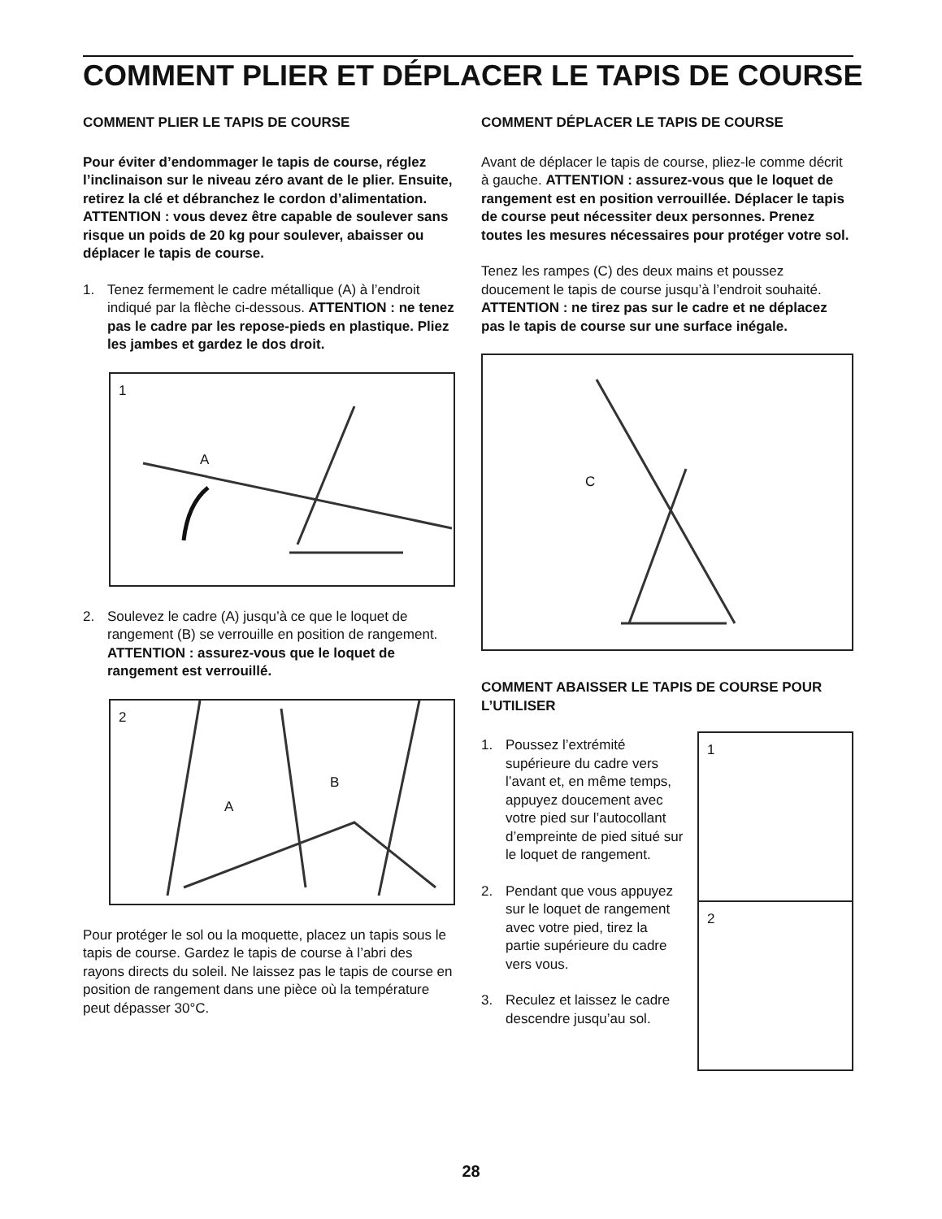COMMENT PLIER ET DÉPLACER LE TAPIS DE COURSE
COMMENT PLIER LE TAPIS DE COURSE
Pour éviter d’endommager le tapis de course, réglez l’inclinaison sur le niveau zéro avant de le plier. Ensuite, retirez la clé et débranchez le cordon d’alimentation. ATTENTION : vous devez être capable de soulever sans risque un poids de 20 kg pour soulever, abaisser ou déplacer le tapis de course.
1. Tenez fermement le cadre métallique (A) à l’endroit indiqué par la flèche ci-dessous. ATTENTION : ne tenez pas le cadre par les repose-pieds en plastique. Pliez les jambes et gardez le dos droit.
1
A
2. Soulevez le cadre (A) jusqu’à ce que le loquet de rangement (B) se verrouille en position de rangement. ATTENTION : assurez-vous que le loquet de rangement est verrouillé.
2
B
A
Pour protéger le sol ou la moquette, placez un tapis sous le tapis de course. Gardez le tapis de course à l’abri des rayons directs du soleil. Ne laissez pas le tapis de course en position de rangement dans une pièce où la température peut dépasser 30°C.
COMMENT DÉPLACER LE TAPIS DE COURSE
Avant de déplacer le tapis de course, pliez-le comme décrit à gauche. ATTENTION : assurez-vous que le loquet de rangement est en position verrouillée. Déplacer le tapis de course peut nécessiter deux personnes. Prenez toutes les mesures nécessaires pour protéger votre sol.
Tenez les rampes (C) des deux mains et poussez doucement le tapis de course jusqu’à l’endroit souhaité. ATTENTION : ne tirez pas sur le cadre et ne déplacez pas le tapis de course sur une surface inégale.
C
COMMENT ABAISSER LE TAPIS DE COURSE POUR L’UTILISER
1. Poussez l’extrémité supérieure du cadre vers l’avant et, en même temps, appuyez doucement avec votre pied sur l’autocollant d’empreinte de pied situé sur le loquet de rangement.
2. Pendant que vous appuyez sur le loquet de rangement avec votre pied, tirez la partie supérieure du cadre vers vous.
3. Reculez et laissez le cadre descendre jusqu’au sol.
1
2
28